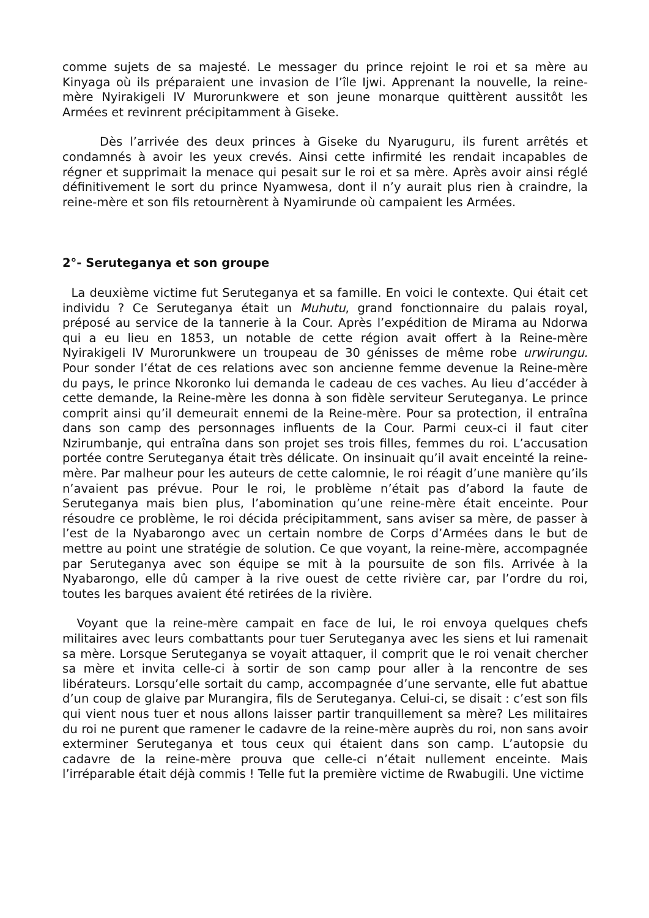comme sujets de sa majesté. Le messager du prince rejoint le roi et sa mère au Kinyaga où ils préparaient une invasion de l’île Ijwi. Apprenant la nouvelle, la reine-mère Nyirakigeli IV Murorunkwere et son jeune monarque quittèrent aussitôt les Armées et revinrent précipitamment à Giseke.
Dès l’arrivée des deux princes à Giseke du Nyaruguru, ils furent arrêtés et condamnés à avoir les yeux crevés. Ainsi cette infirmité les rendait incapables de régner et supprimait la menace qui pesait sur le roi et sa mère. Après avoir ainsi réglé définitivement le sort du prince Nyamwesa, dont il n’y aurait plus rien à craindre, la reine-mère et son fils retournèrent à Nyamirunde où campaient les Armées.
2°- Seruteganya et son groupe
La deuxième victime fut Seruteganya et sa famille. En voici le contexte. Qui était cet individu ? Ce Seruteganya était un Muhutu, grand fonctionnaire du palais royal, préposé au service de la tannerie à la Cour. Après l’expédition de Mirama au Ndorwa qui a eu lieu en 1853, un notable de cette région avait offert à la Reine-mère Nyirakigeli IV Murorunkwere un troupeau de 30 génisses de même robe urwirungu. Pour sonder l’état de ces relations avec son ancienne femme devenue la Reine-mère du pays, le prince Nkoronko lui demanda le cadeau de ces vaches. Au lieu d’accéder à cette demande, la Reine-mère les donna à son fidèle serviteur Seruteganya. Le prince comprit ainsi qu’il demeurait ennemi de la Reine-mère. Pour sa protection, il entraîna dans son camp des personnages influents de la Cour. Parmi ceux-ci il faut citer Nzirumbanje, qui entraîna dans son projet ses trois filles, femmes du roi. L’accusation portée contre Seruteganya était très délicate. On insinuait qu’il avait enceinté la reine-mère. Par malheur pour les auteurs de cette calomnie, le roi réagit d’une manière qu’ils n’avaient pas prévue. Pour le roi, le problème n’était pas d’abord la faute de Seruteganya mais bien plus, l’abomination qu’une reine-mère était enceinte. Pour résoudre ce problème, le roi décida précipitamment, sans aviser sa mère, de passer à l’est de la Nyabarongo avec un certain nombre de Corps d’Armées dans le but de mettre au point une stratégie de solution. Ce que voyant, la reine-mère, accompagnée par Seruteganya avec son équipe se mit à la poursuite de son fils. Arrivée à la Nyabarongo, elle dû camper à la rive ouest de cette rivière car, par l’ordre du roi, toutes les barques avaient été retirées de la rivière.
Voyant que la reine-mère campait en face de lui, le roi envoya quelques chefs militaires avec leurs combattants pour tuer Seruteganya avec les siens et lui ramenait sa mère. Lorsque Seruteganya se voyait attaquer, il comprit que le roi venait chercher sa mère et invita celle-ci à sortir de son camp pour aller à la rencontre de ses libérateurs. Lorsqu’elle sortait du camp, accompagnée d’une servante, elle fut abattue d’un coup de glaive par Murangira, fils de Seruteganya. Celui-ci, se disait : c’est son fils qui vient nous tuer et nous allons laisser partir tranquillement sa mère? Les militaires du roi ne purent que ramener le cadavre de la reine-mère auprès du roi, non sans avoir exterminer Seruteganya et tous ceux qui étaient dans son camp. L’autopsie du cadavre de la reine-mère prouva que celle-ci n’était nullement enceinte. Mais l’irréparable était déjà commis ! Telle fut la première victime de Rwabugili. Une victime